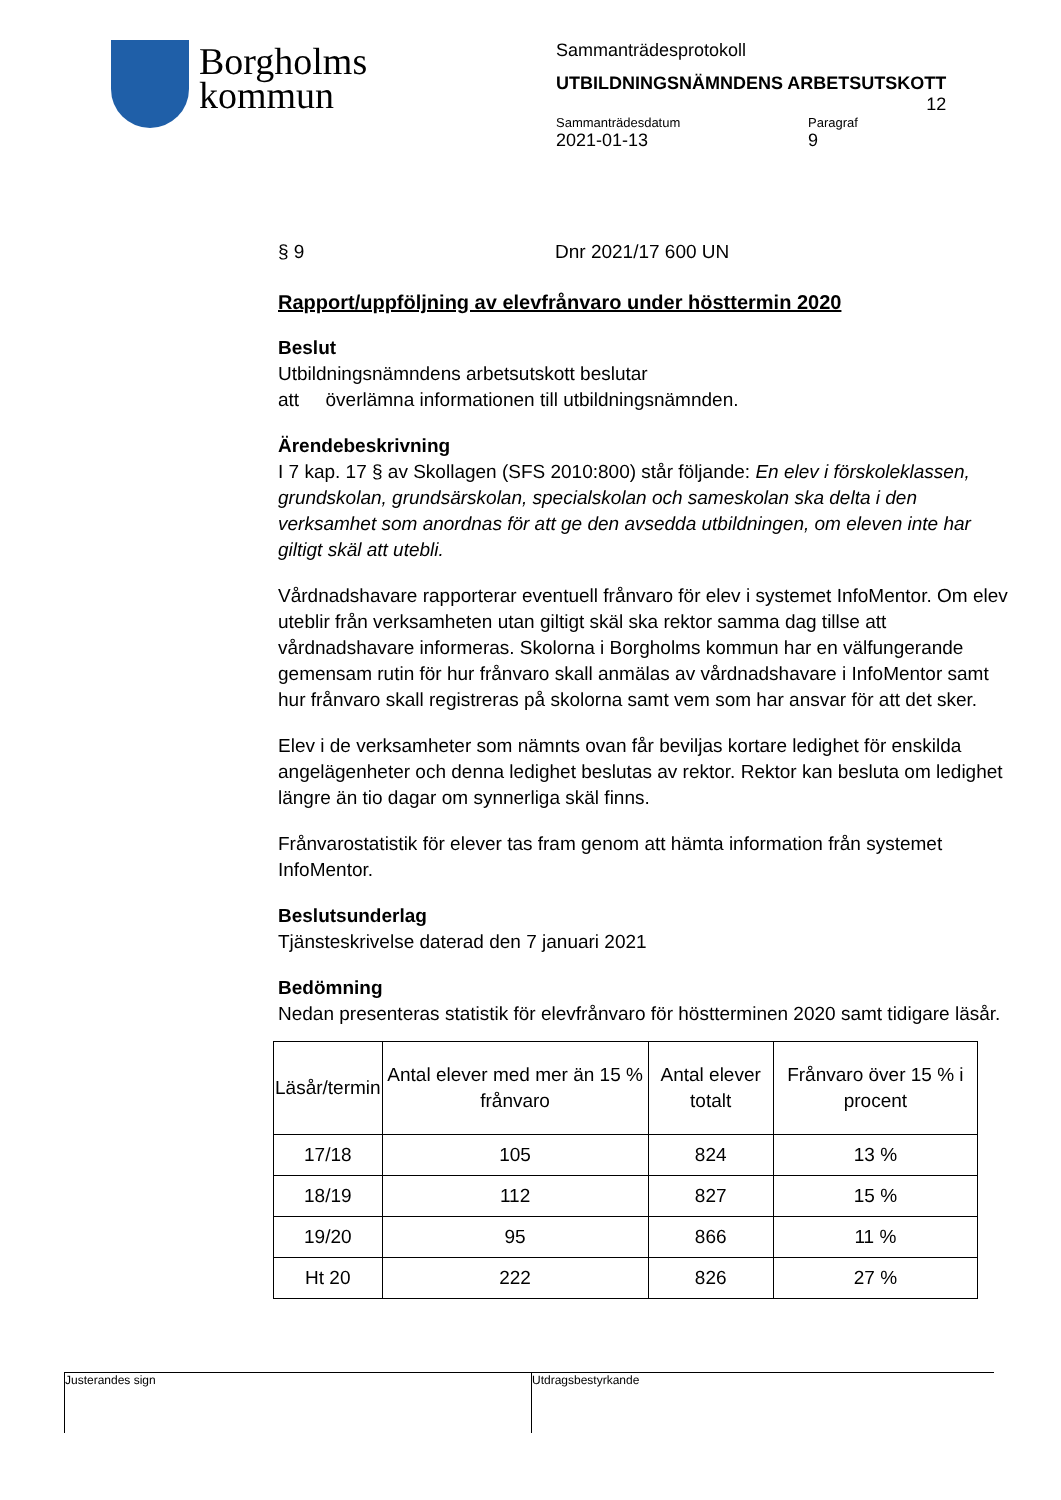Borgholms
kommun
Sammanträdesprotokoll
UTBILDNINGSNÄMNDENS ARBETSUTSKOTT
12
Sammanträdesdatum Paragraf
2021-01-13 9
§ 9 Dnr 2021/17 600 UN
Rapport/uppföljning av elevfrånvaro under hösttermin 2020
Beslut
Utbildningsnämndens arbetsutskott beslutar
att överlämna informationen till utbildningsnämnden.
Ärendebeskrivning
I 7 kap. 17 § av Skollagen (SFS 2010:800) står följande: En elev i förskoleklassen, grundskolan, grundsärskolan, specialskolan och sameskolan ska delta i den verksamhet som anordnas för att ge den avsedda utbildningen, om eleven inte har giltigt skäl att utebli.
Vårdnadshavare rapporterar eventuell frånvaro för elev i systemet InfoMentor. Om elev uteblir från verksamheten utan giltigt skäl ska rektor samma dag tillse att vårdnadshavare informeras. Skolorna i Borgholms kommun har en välfungerande gemensam rutin för hur frånvaro skall anmälas av vårdnadshavare i InfoMentor samt hur frånvaro skall registreras på skolorna samt vem som har ansvar för att det sker.
Elev i de verksamheter som nämnts ovan får beviljas kortare ledighet för enskilda angelägenheter och denna ledighet beslutas av rektor. Rektor kan besluta om ledighet längre än tio dagar om synnerliga skäl finns.
Frånvarostatistik för elever tas fram genom att hämta information från systemet InfoMentor.
Beslutsunderlag
Tjänsteskrivelse daterad den 7 januari 2021
Bedömning
Nedan presenteras statistik för elevfrånvaro för höstterminen 2020 samt tidigare läsår.
| Läsår/termin | Antal elever med mer än 15 % frånvaro | Antal elever totalt | Frånvaro över 15 % i procent |
| --- | --- | --- | --- |
| 17/18 | 105 | 824 | 13 % |
| 18/19 | 112 | 827 | 15 % |
| 19/20 | 95 | 866 | 11 % |
| Ht 20 | 222 | 826 | 27 % |
Justerandes sign Utdragsbestyrkande